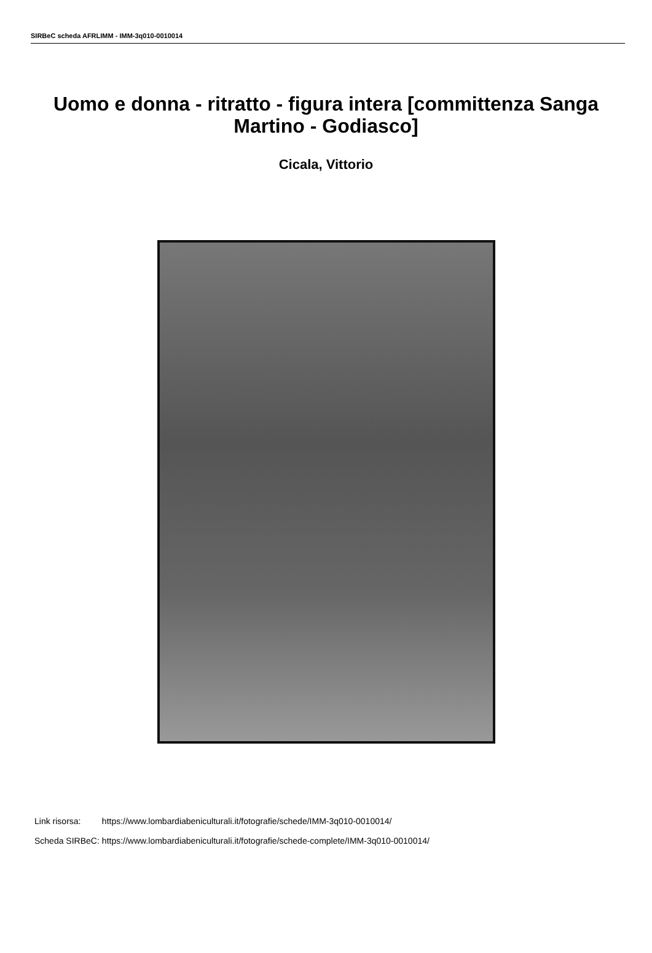SIRBeC scheda AFRLIMM - IMM-3q010-0010014
Uomo e donna - ritratto - figura intera [committenza Sanga Martino - Godiasco]
Cicala, Vittorio
| Link risorsa: | https://www.lombardiabeniculturali.it/fotografie/schede/IMM-3q010-0010014/ |
| Scheda SIRBeC: | https://www.lombardiabeniculturali.it/fotografie/schede-complete/IMM-3q010-0010014/ |